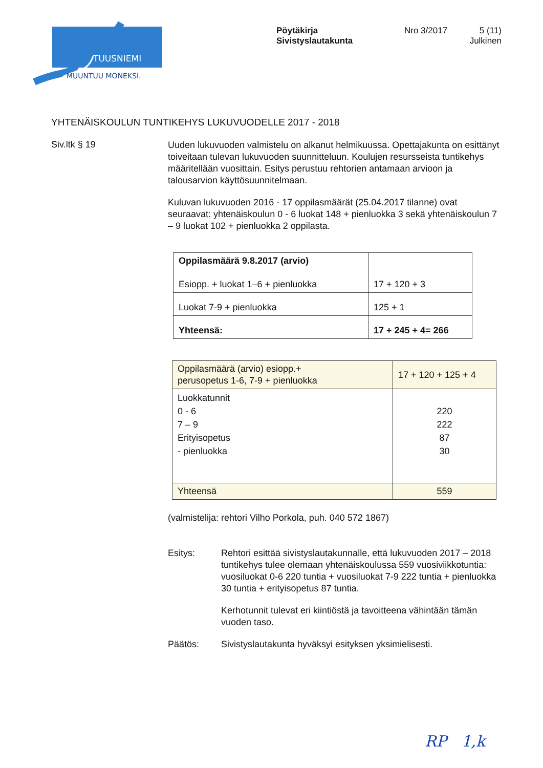TUUSNIEMI
MUUNTUU MONEKSI.
Pöytäkirja
Sivistyslautakunta
Nro 3/2017
5 (11)
Julkinen
YHTENÄISKOULUN TUNTIKEHYS LUKUVUODELLE 2017 - 2018
Siv.ltk § 19
Uuden lukuvuoden valmistelu on alkanut helmikuussa. Opettajakunta on esittänyt toiveitaan tulevan lukuvuoden suunnitteluun. Koulujen resurs­seista tuntikehys määritellään vuosittain. Esitys perustuu rehtorien anta­maan arvioon ja talousarvion käyttösuunnitelmaan.
Kuluvan lukuvuoden 2016 - 17 oppilasmäärät (25.04.2017 tilanne) ovat seuraavat: yhtenäiskoulun 0 - 6 luokat 148 + pienluokka 3 sekä yhte­näiskoulun 7 – 9 luokat 102 + pienluokka 2 oppilasta.
| Oppilasmäärä 9.8.2017 (arvio) Esiopp. + luokat 1–6 + pienluokka | 17 + 120 + 3 |
| Luokat 7-9 + pienluokka | 125 + 1 |
| Yhteensä: | 17 + 245 + 4= 266 |
| Oppilasmäärä (arvio) esiopp.+ perusopetus 1-6, 7-9 + pienluokka | 17 + 120 + 125 + 4 |
| Luokkatunnit 0 - 6 7 – 9 Erityisopetus - pienluokka | 220 222 87 30 |
| Yhteensä | 559 |
(valmistelija: rehtori Vilho Porkola, puh. 040 572 1867)
Esitys: Rehtori esittää sivistyslautakunnalle, että lukuvuoden 2017 – 2018 tuntikehys tulee olemaan yhtenäiskoulussa 559 vuosi­viikkotuntia: vuosiluokat 0-6 220 tuntia + vuosiluokat 7-9 222 tuntia + pienluokka 30 tuntia + erityisopetus 87 tuntia.
Kerhotunnit tulevat eri kiintiöstä ja tavoitteena vähintään tä­män vuoden taso.
Päätös: Sivistyslautakunta hyväksyi esityksen yksimielisesti.
RP 1,k